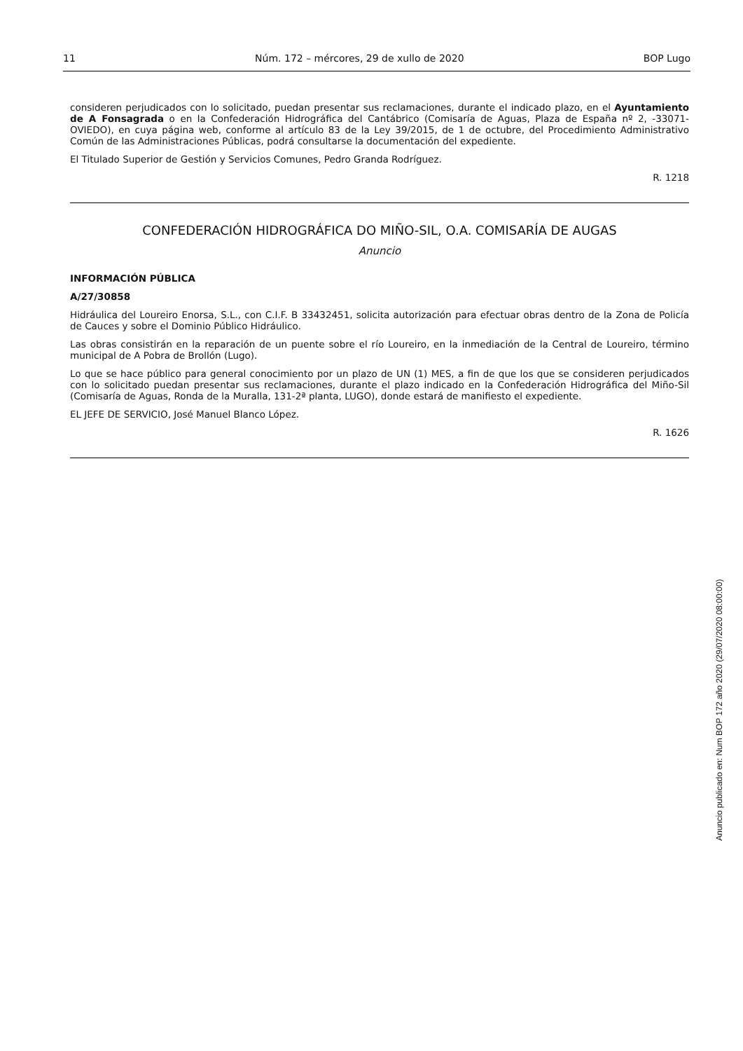11 Núm. 172 – mércores, 29 de xullo de 2020 BOP Lugo
consideren perjudicados con lo solicitado, puedan presentar sus reclamaciones, durante el indicado plazo, en el Ayuntamiento de A Fonsagrada o en la Confederación Hidrográfica del Cantábrico (Comisaría de Aguas, Plaza de España nº 2, -33071-OVIEDO), en cuya página web, conforme al artículo 83 de la Ley 39/2015, de 1 de octubre, del Procedimiento Administrativo Común de las Administraciones Públicas, podrá consultarse la documentación del expediente.
El Titulado Superior de Gestión y Servicios Comunes, Pedro Granda Rodríguez.
R. 1218
CONFEDERACIÓN HIDROGRÁFICA DO MIÑO-SIL, O.A. COMISARÍA DE AUGAS
Anuncio
INFORMACIÓN PÚBLICA
A/27/30858
Hidráulica del Loureiro Enorsa, S.L., con C.I.F. B 33432451, solicita autorización para efectuar obras dentro de la Zona de Policía de Cauces y sobre el Dominio Público Hidráulico.
Las obras consistirán en la reparación de un puente sobre el río Loureiro, en la inmediación de la Central de Loureiro, término municipal de A Pobra de Brollón (Lugo).
Lo que se hace público para general conocimiento por un plazo de UN (1) MES, a fin de que los que se consideren perjudicados con lo solicitado puedan presentar sus reclamaciones, durante el plazo indicado en la Confederación Hidrográfica del Miño-Sil (Comisaría de Aguas, Ronda de la Muralla, 131-2ª planta, LUGO), donde estará de manifiesto el expediente.
EL JEFE DE SERVICIO, José Manuel Blanco López.
R. 1626
Anuncio publicado en: Num BOP 172 año 2020 (29/07/2020 08:00:00)